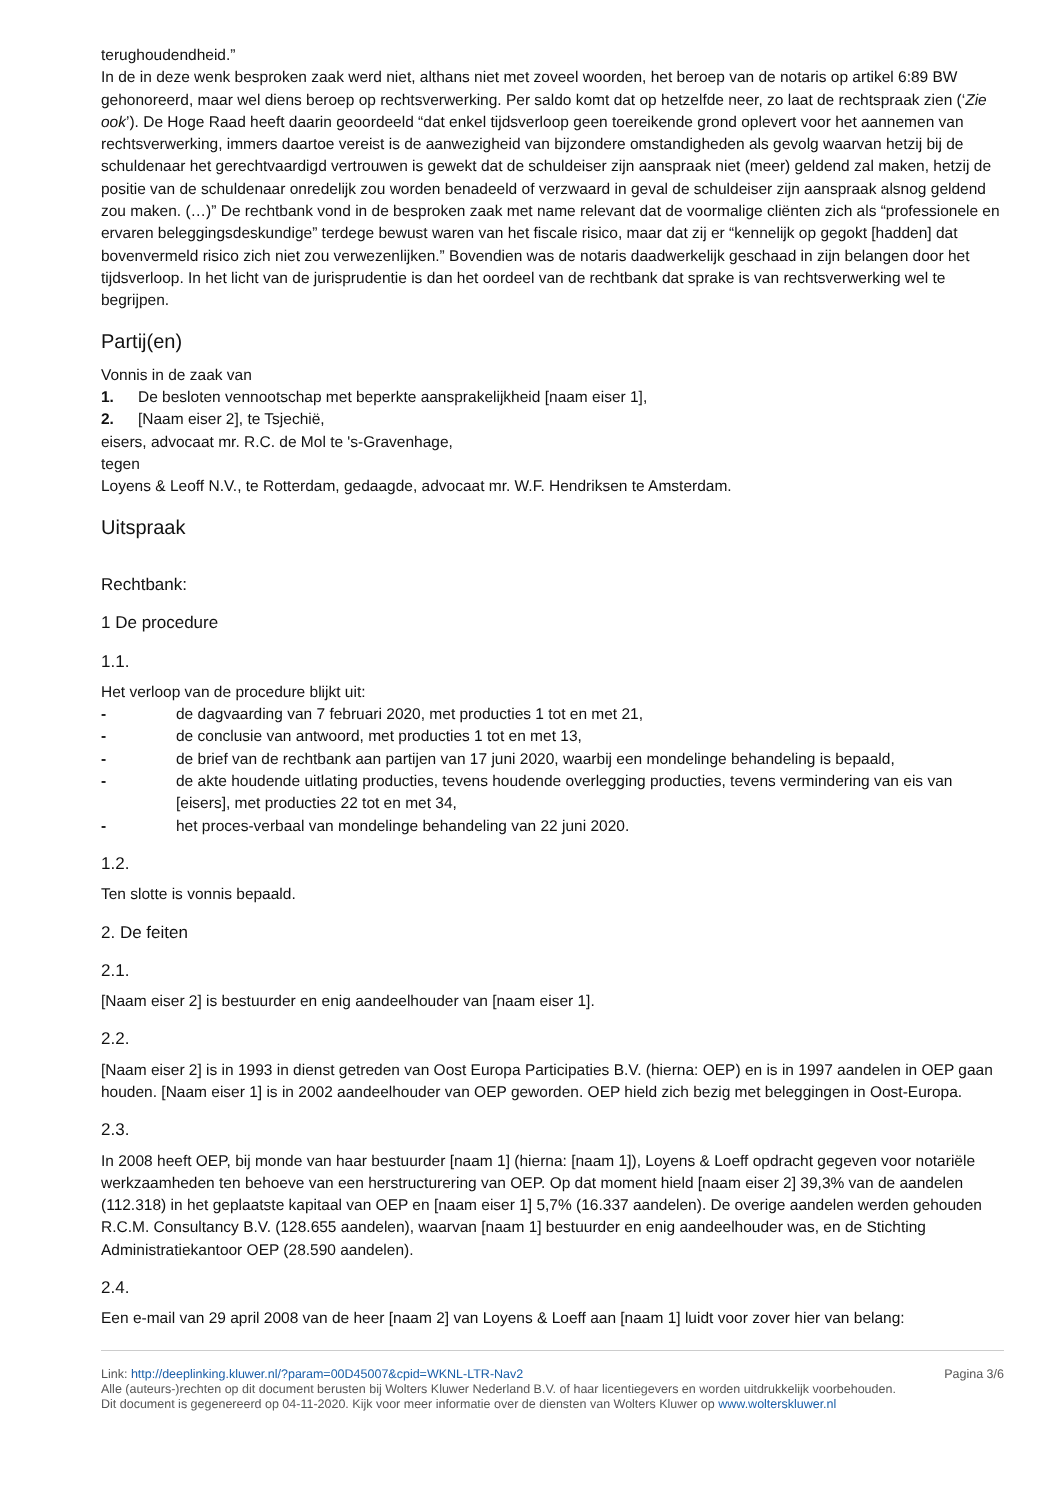terughoudendheid.”
In de in deze wenk besproken zaak werd niet, althans niet met zoveel woorden, het beroep van de notaris op artikel 6:89 BW gehonoreerd, maar wel diens beroep op rechtsverwerking. Per saldo komt dat op hetzelfde neer, zo laat de rechtspraak zien (‘Zie ook’). De Hoge Raad heeft daarin geoordeeld “dat enkel tijdsverloop geen toereikende grond oplevert voor het aannemen van rechtsverwerking, immers daartoe vereist is de aanwezigheid van bijzondere omstandigheden als gevolg waarvan hetzij bij de schuldenaar het gerechtvaardigd vertrouwen is gewekt dat de schuldeiser zijn aanspraak niet (meer) geldend zal maken, hetzij de positie van de schuldenaar onredelijk zou worden benadeeld of verzwaard in geval de schuldeiser zijn aanspraak alsnog geldend zou maken. (…)” De rechtbank vond in de besproken zaak met name relevant dat de voormalige cliënten zich als “professionele en ervaren beleggingsdeskundige” terdege bewust waren van het fiscale risico, maar dat zij er “kennelijk op gegokt [hadden] dat bovenvermeld risico zich niet zou verwezenlijken.” Bovendien was de notaris daadwerkelijk geschaad in zijn belangen door het tijdsverloop. In het licht van de jurisprudentie is dan het oordeel van de rechtbank dat sprake is van rechtsverwerking wel te begrijpen.
Partij(en)
Vonnis in de zaak van
1. De besloten vennootschap met beperkte aansprakelijkheid [naam eiser 1],
2. [Naam eiser 2], te Tsjechië,
eisers, advocaat mr. R.C. de Mol te 's-Gravenhage,
tegen
Loyens & Leoff N.V., te Rotterdam, gedaagde, advocaat mr. W.F. Hendriksen te Amsterdam.
Uitspraak
Rechtbank:
1 De procedure
1.1.
Het verloop van de procedure blijkt uit:
- de dagvaarding van 7 februari 2020, met producties 1 tot en met 21,
- de conclusie van antwoord, met producties 1 tot en met 13,
- de brief van de rechtbank aan partijen van 17 juni 2020, waarbij een mondelinge behandeling is bepaald,
- de akte houdende uitlating producties, tevens houdende overlegging producties, tevens vermindering van eis van [eisers], met producties 22 tot en met 34,
- het proces-verbaal van mondelinge behandeling van 22 juni 2020.
1.2.
Ten slotte is vonnis bepaald.
2. De feiten
2.1.
[Naam eiser 2] is bestuurder en enig aandeelhouder van [naam eiser 1].
2.2.
[Naam eiser 2] is in 1993 in dienst getreden van Oost Europa Participaties B.V. (hierna: OEP) en is in 1997 aandelen in OEP gaan houden. [Naam eiser 1] is in 2002 aandeelhouder van OEP geworden. OEP hield zich bezig met beleggingen in Oost-Europa.
2.3.
In 2008 heeft OEP, bij monde van haar bestuurder [naam 1] (hierna: [naam 1]), Loyens & Loeff opdracht gegeven voor notariële werkzaamheden ten behoeve van een herstructurering van OEP. Op dat moment hield [naam eiser 2] 39,3% van de aandelen (112.318) in het geplaatste kapitaal van OEP en [naam eiser 1] 5,7% (16.337 aandelen). De overige aandelen werden gehouden R.C.M. Consultancy B.V. (128.655 aandelen), waarvan [naam 1] bestuurder en enig aandeelhouder was, en de Stichting Administratiekantoor OEP (28.590 aandelen).
2.4.
Een e-mail van 29 april 2008 van de heer [naam 2] van Loyens & Loeff aan [naam 1] luidt voor zover hier van belang:
Link: http://deeplinking.kluwer.nl/?param=00D45007&cpid=WKNL-LTR-Nav2
Alle (auteurs-)rechten op dit document berusten bij Wolters Kluwer Nederland B.V. of haar licentiegevers en worden uitdrukkelijk voorbehouden. Dit document is gegenereerd op 04-11-2020. Kijk voor meer informatie over de diensten van Wolters Kluwer op www.wolterskluwer.nl
Pagina 3/6